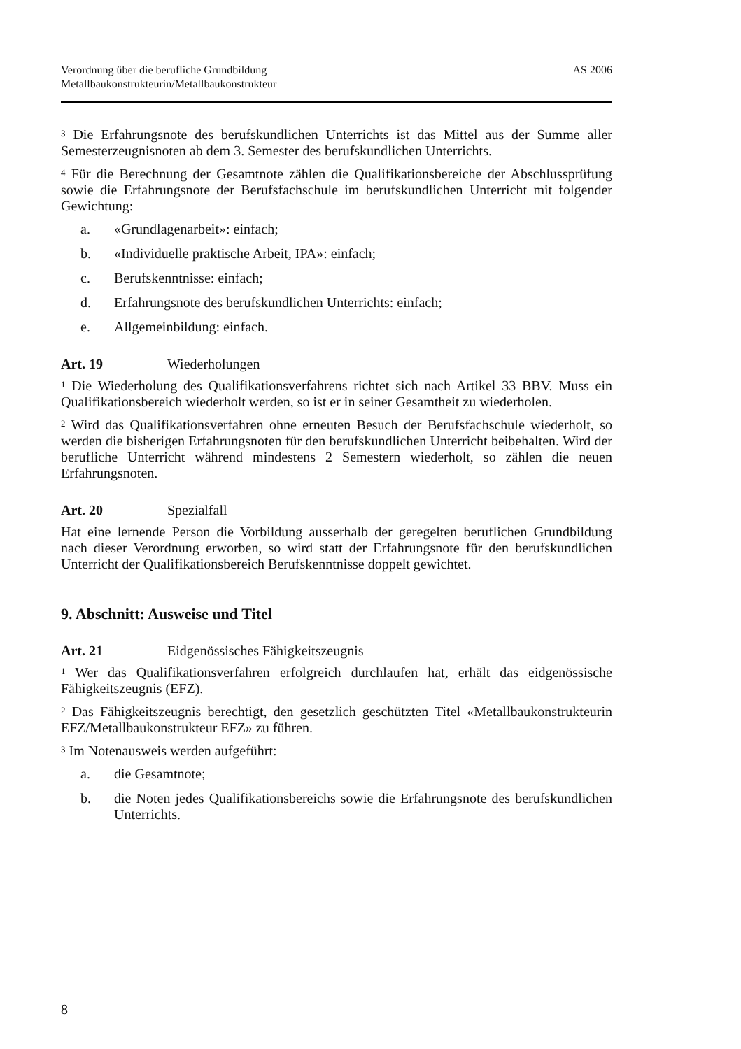Verordnung über die berufliche Grundbildung
Metallbaukonstrukteurin/Metallbaukonstrukteur
AS 2006
<sup>3</sup> Die Erfahrungsnote des berufskundlichen Unterrichts ist das Mittel aus der Summe aller Semesterzeugnisnoten ab dem 3. Semester des berufskundlichen Unterrichts.
<sup>4</sup> Für die Berechnung der Gesamtnote zählen die Qualifikationsbereiche der Abschlussprüfung sowie die Erfahrungsnote der Berufsfachschule im berufskundlichen Unterricht mit folgender Gewichtung:
a. «Grundlagenarbeit»: einfach;
b. «Individuelle praktische Arbeit, IPA»: einfach;
c. Berufskenntnisse: einfach;
d. Erfahrungsnote des berufskundlichen Unterrichts: einfach;
e. Allgemeinbildung: einfach.
Art. 19 Wiederholungen
<sup>1</sup> Die Wiederholung des Qualifikationsverfahrens richtet sich nach Artikel 33 BBV. Muss ein Qualifikationsbereich wiederholt werden, so ist er in seiner Gesamtheit zu wiederholen.
<sup>2</sup> Wird das Qualifikationsverfahren ohne erneuten Besuch der Berufsfachschule wiederholt, so werden die bisherigen Erfahrungsnoten für den berufskundlichen Unterricht beibehalten. Wird der berufliche Unterricht während mindestens 2 Semestern wiederholt, so zählen die neuen Erfahrungsnoten.
Art. 20 Spezialfall
Hat eine lernende Person die Vorbildung ausserhalb der geregelten beruflichen Grundbildung nach dieser Verordnung erworben, so wird statt der Erfahrungsnote für den berufskundlichen Unterricht der Qualifikationsbereich Berufskenntnisse doppelt gewichtet.
9. Abschnitt: Ausweise und Titel
Art. 21 Eidgenössisches Fähigkeitszeugnis
<sup>1</sup> Wer das Qualifikationsverfahren erfolgreich durchlaufen hat, erhält das eidgenössische Fähigkeitszeugnis (EFZ).
<sup>2</sup> Das Fähigkeitszeugnis berechtigt, den gesetzlich geschützten Titel «Metallbaukonstrukteurin EFZ/Metallbaukonstrukteur EFZ» zu führen.
<sup>3</sup> Im Notenausweis werden aufgeführt:
a. die Gesamtnote;
b. die Noten jedes Qualifikationsbereichs sowie die Erfahrungsnote des berufskundlichen Unterrichts.
8